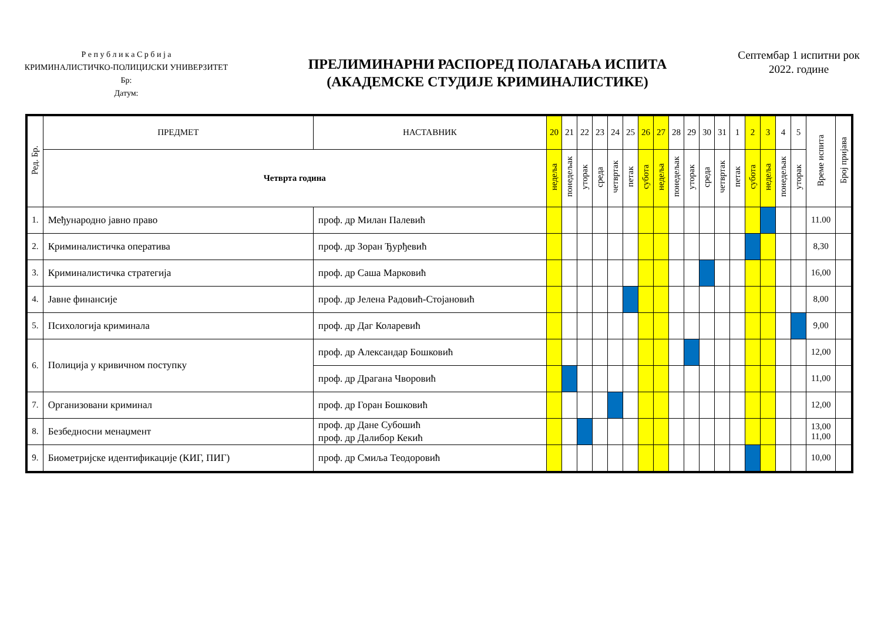Р е п у б л и к а С р б и ј а
КРИМИНАЛИСТИЧКО-ПОЛИЦИЈСКИ УНИВЕРЗИТЕТ
Бр:
Датум:
ПРЕЛИМИНАРНИ РАСПОРЕД ПОЛАГАЊА ИСПИТА
(АКАДЕМСКЕ СТУДИЈЕ КРИМИНАЛИСТИКЕ)
Септембар 1 испитни рок
2022. године
| Ред. Бр. | ПРЕДМЕТ | НАСТАВНИК | 20 | 21 | 22 | 23 | 24 | 25 | 26 | 27 | 28 | 29 | 30 | 31 | 1 | 2 | 3 | 4 | 5 | Време испита | Број пријава |
| --- | --- | --- | --- | --- | --- | --- | --- | --- | --- | --- | --- | --- | --- | --- | --- | --- | --- | --- | --- | --- | --- |
| | Четврта година | | недеља | понедељак | уторак | среда | четвртак | петак | субота | недеља | понедељак | уторак | среда | четвртак | петак | субота | недеља | понедељак | уторак | | |
| 1. | Међународно јавно право | проф. др Милан Палевић | | | | | | | | | | | | | | | | | | 11.00 | |
| 2. | Криминалистичка оператива | проф. др Зоран Ђурђевић | | | | | | | | | | | | | | | | | | 8,30 | |
| 3. | Криминалистичка стратегија | проф. др Саша Марковић | | | | | | | | | | | | | | | | | | 16,00 | |
| 4. | Јавне финансије | проф. др Јелена Радовић-Стојановић | | | | | | | | | | | | | | | | | | 8,00 | |
| 5. | Психологија криминала | проф. др Даг Коларевић | | | | | | | | | | | | | | | | | | 9,00 | |
| 6. | Полиција у кривичном поступку | проф. др Александар Бошковић | | | | | | | | | | | | | | | | | | 12,00 | |
| | | проф. др Драгана Чворовић | | | | | | | | | | | | | | | | | | 11,00 | |
| 7. | Организовани криминал | проф. др Горан Бошковић | | | | | | | | | | | | | | | | | | 12,00 | |
| 8. | Безбедносни менаџмент | проф. др Дане Субошић проф. др Далибор Кекић | | | | | | | | | | | | | | | | | | 13,00 11,00 | |
| 9. | Биометријске идентификације (КИГ, ПИГ) | проф. др Смиља Теодоровић | | | | | | | | | | | | | | | | | | 10,00 | |